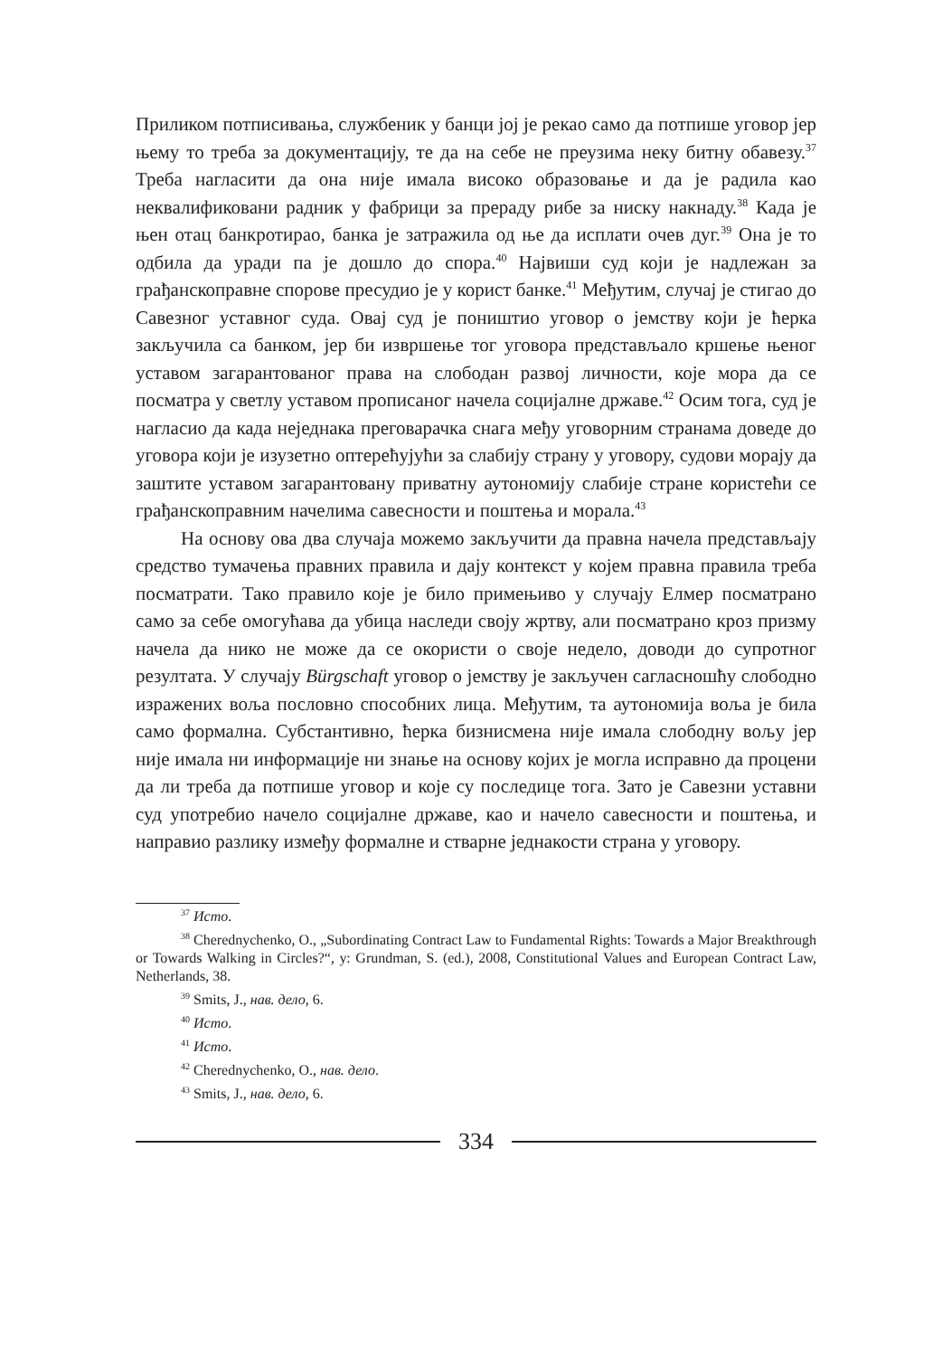Приликом потписивања, службеник у банци јој је рекао само да потпише уговор јер њему то треба за документацију, те да на себе не преузима неку битну обавезу.<sup>37</sup> Треба нагласити да она није имала високо образовање и да је радила као неквалификовани радник у фабрици за прераду рибе за ниску накнаду.<sup>38</sup> Када је њен отац банкротирао, банка је затражила од ње да исплати очев дуг.<sup>39</sup> Она је то одбила да уради па је дошло до спора.<sup>40</sup> Највиши суд који је надлежан за грађанскоправне спорове пресудио је у корист банке.<sup>41</sup> Међутим, случај је стигао до Савезног уставног суда. Овај суд је поништио уговор о јемству који је ћерка закључила са банком, јер би извршење тог уговора представљало кршење њеног уставом загарантованог права на слободан развој личности, које мора да се посматра у светлу уставом прописаног начела социјалне државе.<sup>42</sup> Осим тога, суд је нагласио да када неједнака преговарачка снага међу уговорним странама доведе до уговора који је изузетно оптерећујући за слабију страну у уговору, судови морају да заштите уставом загарантовану приватну аутономију слабије стране користећи се грађанскоправним начелима савесности и поштења и морала.<sup>43</sup>
На основу ова два случаја можемо закључити да правна начела представљају средство тумачења правних правила и дају контекст у којем правна правила треба посматрати. Тако правило које је било примењиво у случају Елмер посматрано само за себе омогућава да убица наследи своју жртву, али посматрано кроз призму начела да нико не може да се окористи о своје недело, доводи до супротног резултата. У случају Bürgschaft уговор о јемству је закључен сагласношћу слободно изражених воља пословно способних лица. Међутим, та аутономија воља је била само формална. Субстантивно, ћерка бизнисмена није имала слободну вољу јер није имала ни информације ни знање на основу којих је могла исправно да процени да ли треба да потпише уговор и које су последице тога. Зато је Савезни уставни суд употребио начело социјалне државе, као и начело савесности и поштења, и направио разлику између формалне и стварне једнакости страна у уговору.
<sup>37</sup> Исто.
<sup>38</sup> Cherednychenko, O., „Subordinating Contract Law to Fundamental Rights: Towards a Major Breakthrough or Towards Walking in Circles?“, у: Grundman, S. (ed.), 2008, Constitutional Values and European Contract Law, Netherlands, 38.
<sup>39</sup> Smits, J., нав. дело, 6.
<sup>40</sup> Исто.
<sup>41</sup> Исто.
<sup>42</sup> Cherednychenko, O., нав. дело.
<sup>43</sup> Smits, J., нав. дело, 6.
334